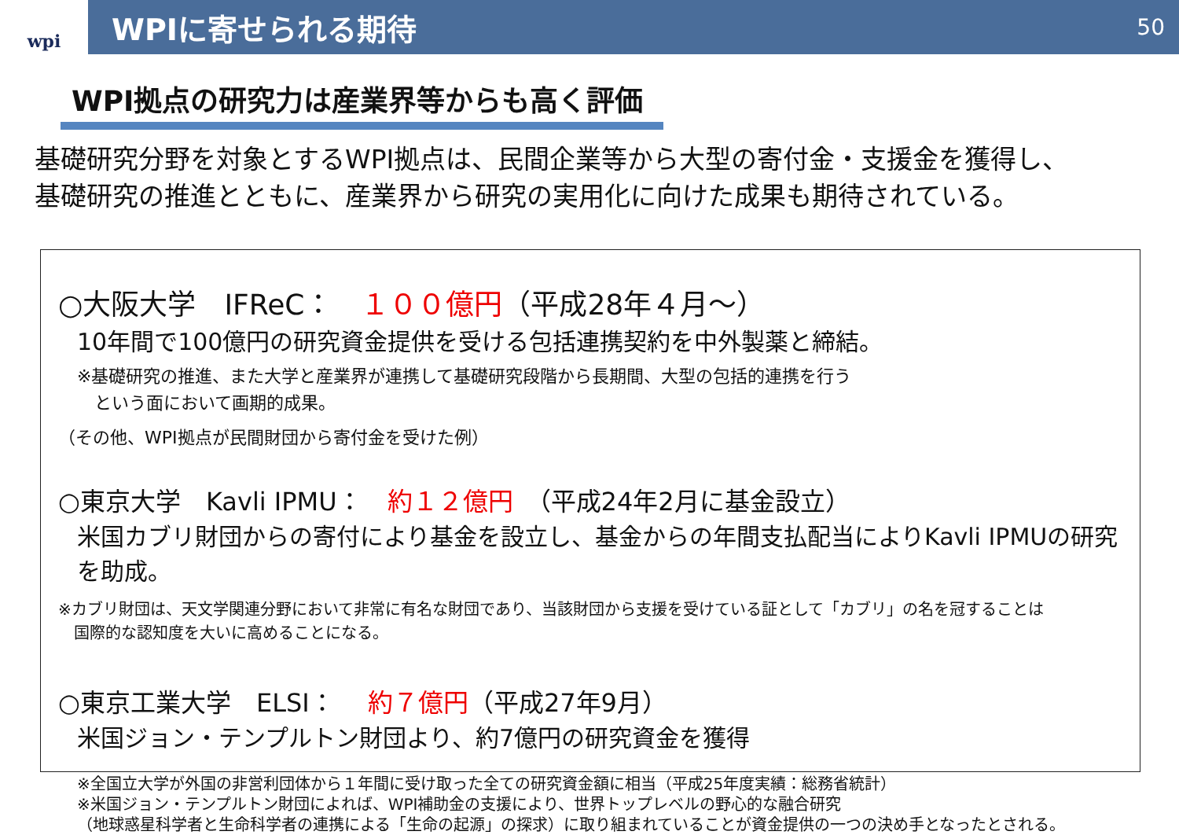wpi
WPIに寄せられる期待
50
WPI拠点の研究力は産業界等からも高く評価
基礎研究分野を対象とするWPI拠点は、民間企業等から大型の寄付金・支援金を獲得し、
基礎研究の推進とともに、産業界から研究の実用化に向けた成果も期待されている。
○大阪大学　IFReC：　１００億円（平成28年４月～）
10年間で100億円の研究資金提供を受ける包括連携契約を中外製薬と締結。
※基礎研究の推進、また大学と産業界が連携して基礎研究段階から長期間、大型の包括的連携を行う
　という面において画期的成果。
（その他、WPI拠点が民間財団から寄付金を受けた例）
○東京大学　Kavli IPMU：　約１２億円　（平成24年2月に基金設立）
米国カブリ財団からの寄付により基金を設立し、基金からの年間支払配当によりKavli IPMUの研究を助成。
※カブリ財団は、天文学関連分野において非常に有名な財団であり、当該財団から支援を受けている証として「カブリ」の名を冠することは
　国際的な認知度を大いに高めることになる。
○東京工業大学　ELSI：　 約７億円（平成27年9月）
米国ジョン・テンプルトン財団より、約7億円の研究資金を獲得
※全国立大学が外国の非営利団体から１年間に受け取った全ての研究資金額に相当（平成25年度実績：総務省統計）
※米国ジョン・テンプルトン財団によれば、WPI補助金の支援により、世界トップレベルの野心的な融合研究
（地球惑星科学者と生命科学者の連携による「生命の起源」の探求）に取り組まれていることが資金提供の一つの決め手となったとされる。